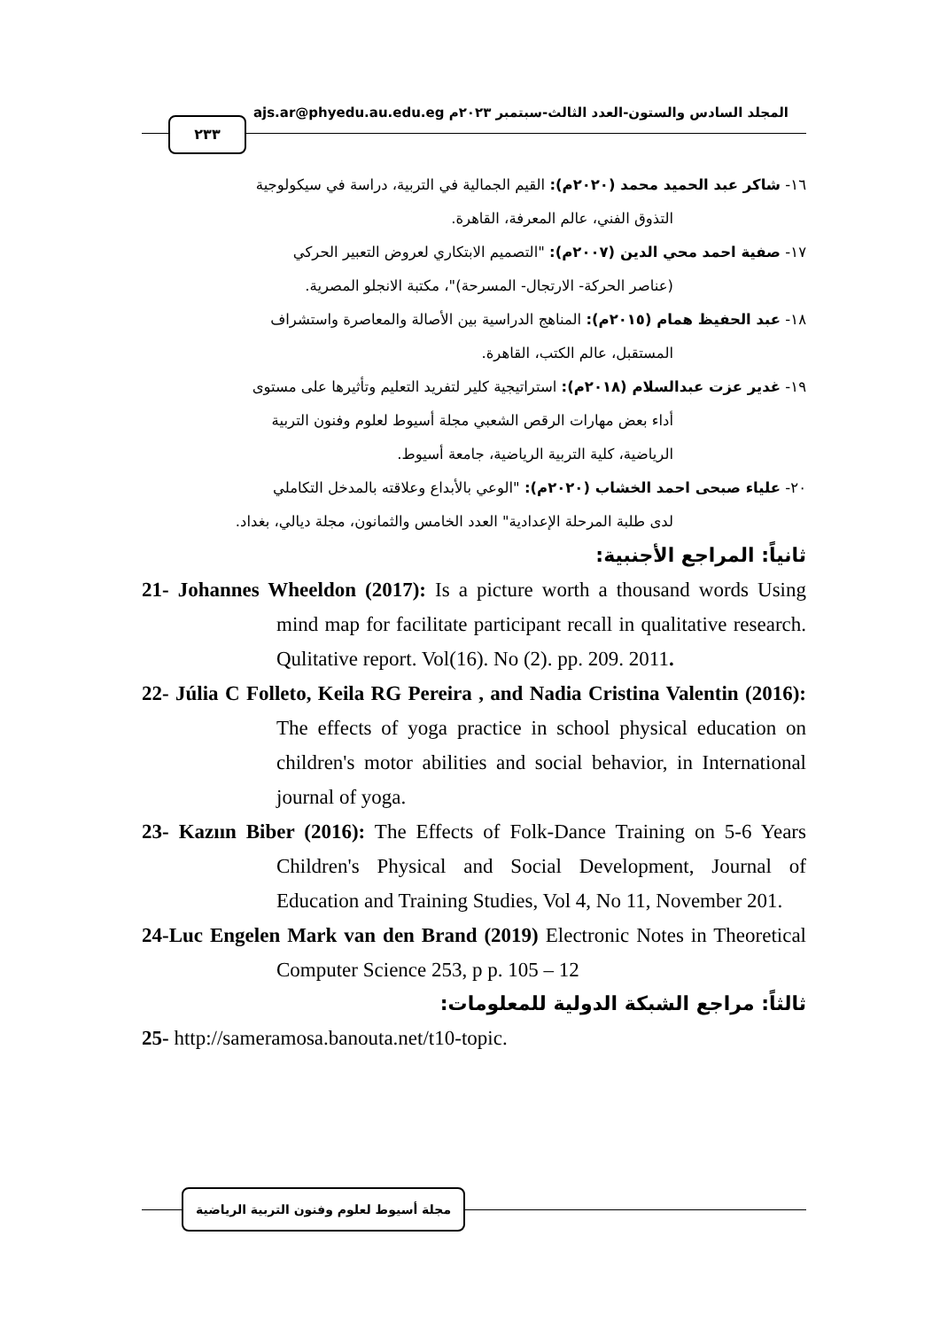المجلد السادس والستون-العدد الثالث-سبتمبر ٢٠٢٣م ajs.ar@phyedu.au.edu.eg
٢٣٣
١٦- شاكر عبد الحميد محمد (٢٠٢٠م): القيم الجمالية في التربية، دراسة في سيكولوجية
التذوق الفني، عالم المعرفة، القاهرة.
١٧- صفية احمد محي الدين (٢٠٠٧م): "التصميم الابتكاري لعروض التعبير الحركي
(عناصر الحركة- الارتجال- المسرحة)"، مكتبة الانجلو المصرية.
١٨- عبد الحفيظ همام (٢٠١٥م): المناهج الدراسية بين الأصالة والمعاصرة واستشراف
المستقبل، عالم الكتب، القاهرة.
١٩- غدير عزت عبدالسلام (٢٠١٨م): استراتيجية كلير لتفريد التعليم وتأثيرها على مستوى
أداء بعض مهارات الرقص الشعبي مجلة أسيوط لعلوم وفنون التربية
الرياضية، كلية التربية الرياضية، جامعة أسيوط.
٢٠- علياء صبحى احمد الخشاب (٢٠٢٠م): "الوعي بالأبداع وعلاقته بالمدخل التكاملي
لدى طلبة المرحلة الإعدادية" العدد الخامس والثمانون، مجلة ديالي، بغداد.
ثانياً: المراجع الأجنبية:
21- Johannes Wheeldon (2017): Is a picture worth a thousand words Using mind map for facilitate participant recall in qualitative research. Qulitative report. Vol(16). No (2). pp. 209. 2011.
22- Júlia C Folleto, Keila RG Pereira , and Nadia Cristina Valentin (2016): The effects of yoga practice in school physical education on children's motor abilities and social behavior, in International journal of yoga.
23- Kazıın Biber (2016): The Effects of Folk-Dance Training on 5-6 Years Children's Physical and Social Development, Journal of Education and Training Studies, Vol 4, No 11, November 201.
24-Luc Engelen Mark van den Brand (2019) Electronic Notes in Theoretical Computer Science 253, p p. 105 – 12
ثالثاً: مراجع الشبكة الدولية للمعلومات:
25- http://sameramosa.banouta.net/t10-topic.
مجلة أسيوط لعلوم وفنون التربية الرياضية